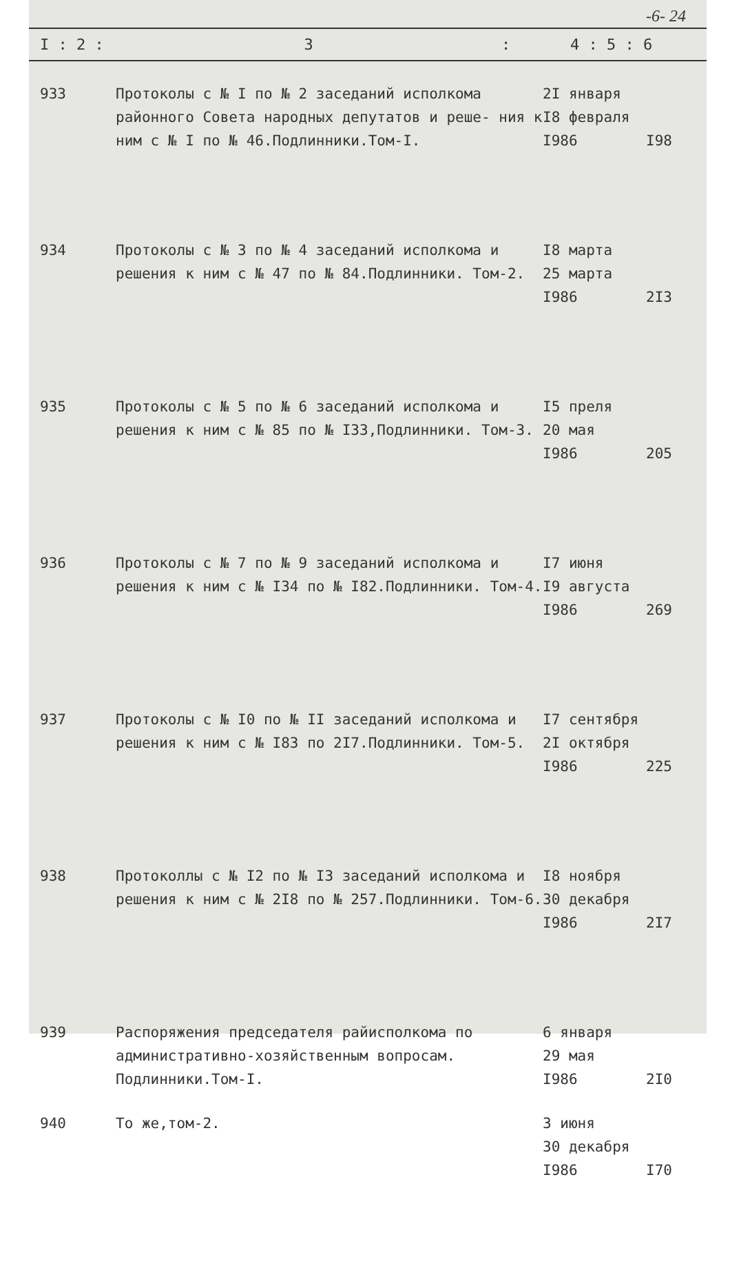-6- 24
I : 2 : 3: 4 : 5 : 6
| 933 | Протоколы с № I по № 2 заседаний исполкома районного Совета народных депутатов и реше- ния к ним с № I по № 46.Подлинники.Том-I. | 2I января I8 февраля I986 | I98 |
| 934 | Протоколы с № 3 по № 4 заседаний исполкома и решения к ним с № 47 по № 84.Подлинники. Том-2. | I8 марта 25 марта I986 | 2I3 |
| 935 | Протоколы с № 5 по № 6 заседаний исполкома и решения к ним с № 85 по № I33,Подлинники. Том-3. | I5 преля 20 мая I986 | 205 |
| 936 | Протоколы с № 7 по № 9 заседаний исполкома и решения к ним с № I34 по № I82.Подлинники. Том-4. | I7 июня I9 августа I986 | 269 |
| 937 | Протоколы с № I0 по № II заседаний исполкома и решения к ним с № I83 по 2I7.Подлинники. Том-5. | I7 сентября 2I октября I986 | 225 |
| 938 | Протоколлы с № I2 по № I3 заседаний исполкома и решения к ним с № 2I8 по № 257.Подлинники. Том-6. | I8 ноября 30 декабря I986 | 2I7 |
| 939 | Распоряжения председателя райисполкома по административно-хозяйственным вопросам. Подлинники.Том-I. | 6 января 29 мая I986 | 2I0 |
| 940 | То же,том-2. | 3 июня 30 декабря I986 | I70 |